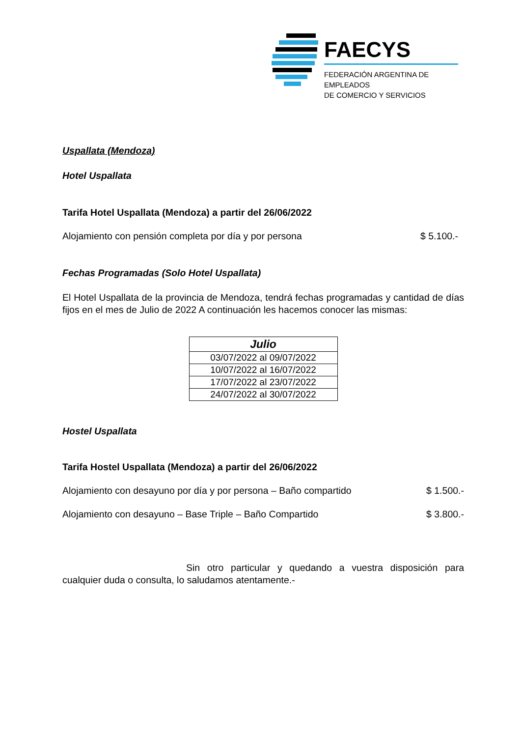FAECYS
FEDERACIÓN ARGENTINA DE EMPLEADOS
DE COMERCIO Y SERVICIOS
Uspallata (Mendoza)
Hotel Uspallata
Tarifa Hotel Uspallata (Mendoza) a partir del 26/06/2022
Alojamiento con pensión completa por día y por persona $ 5.100.-
Fechas Programadas (Solo Hotel Uspallata)
El Hotel Uspallata de la provincia de Mendoza, tendrá fechas programadas y cantidad de días fijos en el mes de Julio de 2022 A continuación les hacemos conocer las mismas:
| Julio |
| --- |
| 03/07/2022 al 09/07/2022 |
| 10/07/2022 al 16/07/2022 |
| 17/07/2022 al 23/07/2022 |
| 24/07/2022 al 30/07/2022 |
Hostel Uspallata
Tarifa Hostel Uspallata (Mendoza) a partir del 26/06/2022
Alojamiento con desayuno por día y por persona – Baño compartido $ 1.500.-
Alojamiento con desayuno – Base Triple – Baño Compartido $ 3.800.-
Sin otro particular y quedando a vuestra disposición para cualquier duda o consulta, lo saludamos atentamente.-